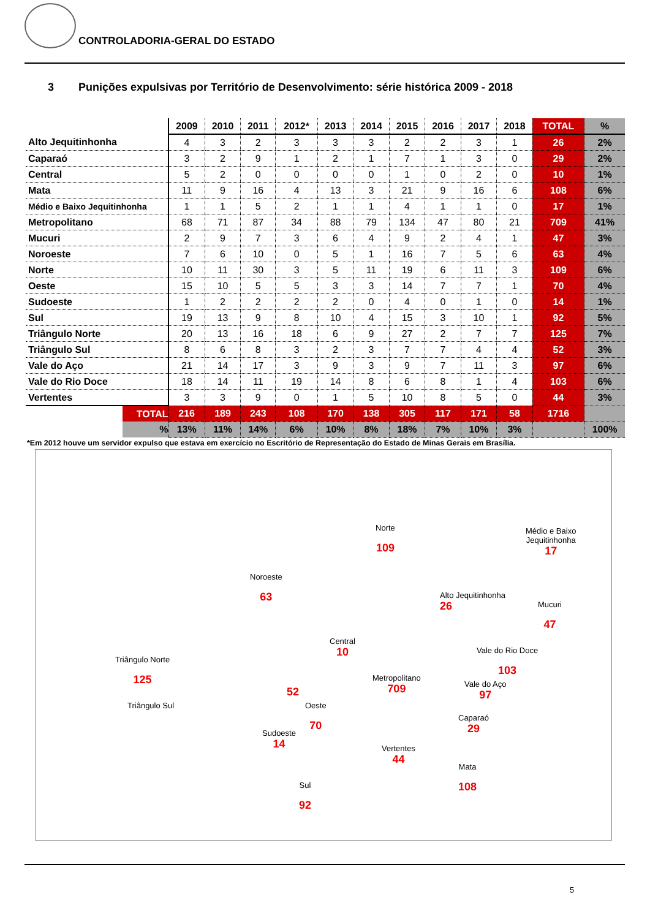CONTROLADORIA-GERAL DO ESTADO
3 Punições expulsivas por Território de Desenvolvimento: série histórica 2009 - 2018
| | 2009 | 2010 | 2011 | 2012* | 2013 | 2014 | 2015 | 2016 | 2017 | 2018 | TOTAL | % |
| --- | --- | --- | --- | --- | --- | --- | --- | --- | --- | --- | --- | --- |
| Alto Jequitinhonha | 4 | 3 | 2 | 3 | 3 | 3 | 2 | 2 | 3 | 1 | 26 | 2% |
| Caparaó | 3 | 2 | 9 | 1 | 2 | 1 | 7 | 1 | 3 | 0 | 29 | 2% |
| Central | 5 | 2 | 0 | 0 | 0 | 0 | 1 | 0 | 2 | 0 | 10 | 1% |
| Mata | 11 | 9 | 16 | 4 | 13 | 3 | 21 | 9 | 16 | 6 | 108 | 6% |
| Médio e Baixo Jequitinhonha | 1 | 1 | 5 | 2 | 1 | 1 | 4 | 1 | 1 | 0 | 17 | 1% |
| Metropolitano | 68 | 71 | 87 | 34 | 88 | 79 | 134 | 47 | 80 | 21 | 709 | 41% |
| Mucuri | 2 | 9 | 7 | 3 | 6 | 4 | 9 | 2 | 4 | 1 | 47 | 3% |
| Noroeste | 7 | 6 | 10 | 0 | 5 | 1 | 16 | 7 | 5 | 6 | 63 | 4% |
| Norte | 10 | 11 | 30 | 3 | 5 | 11 | 19 | 6 | 11 | 3 | 109 | 6% |
| Oeste | 15 | 10 | 5 | 5 | 3 | 3 | 14 | 7 | 7 | 1 | 70 | 4% |
| Sudoeste | 1 | 2 | 2 | 2 | 2 | 0 | 4 | 0 | 1 | 0 | 14 | 1% |
| Sul | 19 | 13 | 9 | 8 | 10 | 4 | 15 | 3 | 10 | 1 | 92 | 5% |
| Triângulo Norte | 20 | 13 | 16 | 18 | 6 | 9 | 27 | 2 | 7 | 7 | 125 | 7% |
| Triângulo Sul | 8 | 6 | 8 | 3 | 2 | 3 | 7 | 7 | 4 | 4 | 52 | 3% |
| Vale do Aço | 21 | 14 | 17 | 3 | 9 | 3 | 9 | 7 | 11 | 3 | 97 | 6% |
| Vale do Rio Doce | 18 | 14 | 11 | 19 | 14 | 8 | 6 | 8 | 1 | 4 | 103 | 6% |
| Vertentes | 3 | 3 | 9 | 0 | 1 | 5 | 10 | 8 | 5 | 0 | 44 | 3% |
| TOTAL | 216 | 189 | 243 | 108 | 170 | 138 | 305 | 117 | 171 | 58 | 1716 | |
| % | 13% | 11% | 14% | 6% | 10% | 8% | 18% | 7% | 10% | 3% | | 100% |
*Em 2012 houve um servidor expulso que estava em exercício no Escritório de Representação do Estado de Minas Gerais em Brasília.
Norte
109
Médio e Baixo
Jequitinhonha
17
Noroeste
63
Alto Jequitinhonha
26
Mucuri
47
Central
10
Vale do Rio Doce
103
Triângulo Norte
125
Metropolitano
709
Vale do Aço
97
52
Triângulo Sul
Oeste
70
Caparaó
29
Sudoeste
14
Vertentes
44
Mata
108
Sul
92
5